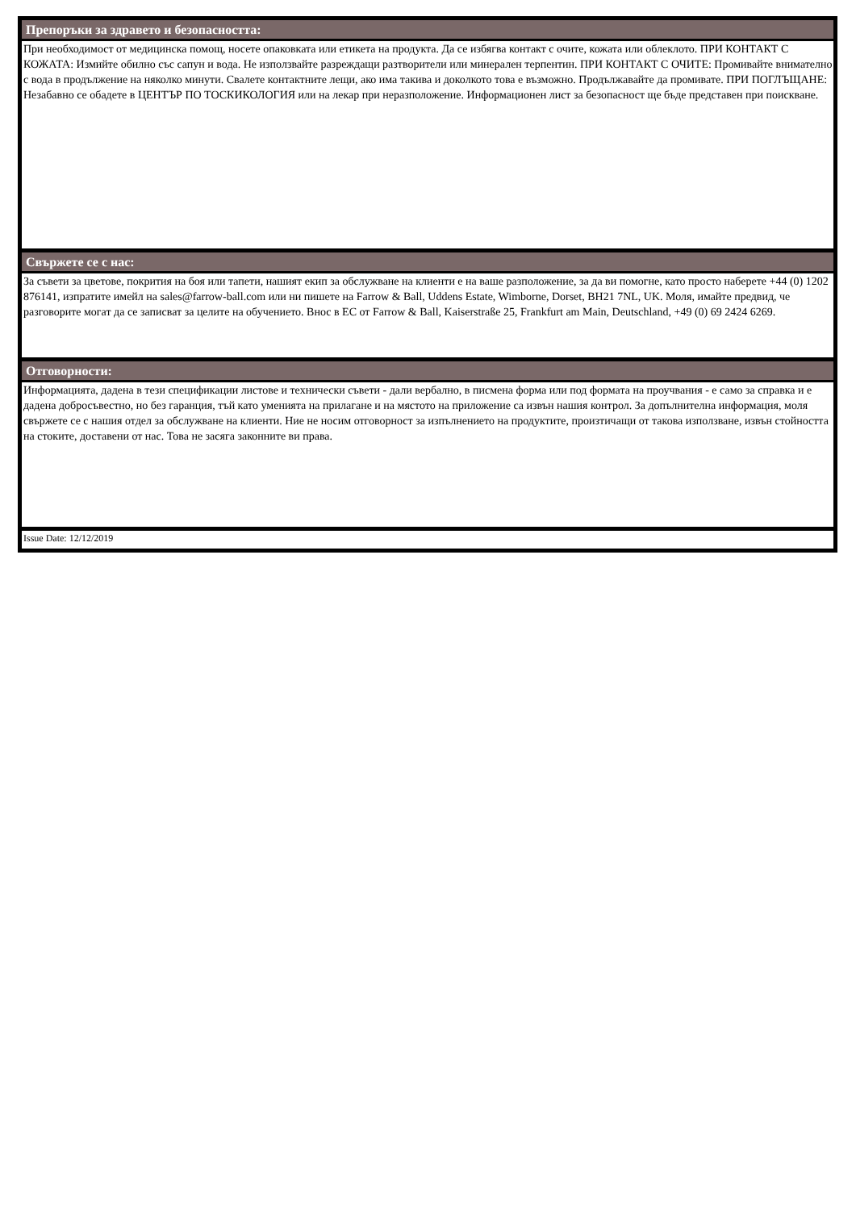Препоръки за здравето и безопасността:
При необходимост от медицинска помощ, носете опаковката или етикета на продукта. Да се избягва контакт с очите, кожата или облеклото. ПРИ КОНТАКТ С КОЖАТА: Измийте обилно със сапун и вода. Не използвайте разреждащи разтворители или минерален терпентин. ПРИ КОНТАКТ С ОЧИТЕ: Промивайте внимателно с вода в продължение на няколко минути. Свалете контактните лещи, ако има такива и доколкото това е възможно. Продължавайте да промивате. ПРИ ПОГЛЪЩАНЕ: Незабавно се обадете в ЦЕНТЪР ПО ТОСКИКОЛОГИЯ или на лекар при неразположение. Информационен лист за безопасност ще бъде представен при поискване.
Свържете се с нас:
За съвети за цветове, покрития на боя или тапети, нашият екип за обслужване на клиенти е на ваше разположение, за да ви помогне, като просто наберете +44 (0) 1202 876141, изпратите имейл на sales@farrow-ball.com или ни пишете на Farrow & Ball, Uddens Estate, Wimborne, Dorset, BH21 7NL, UK. Моля, имайте предвид, че разговорите могат да се записват за целите на обучението. Внос в ЕС от Farrow & Ball, Kaiserstraße 25, Frankfurt am Main, Deutschland, +49 (0) 69 2424 6269.
Отговорности:
Информацията, дадена в тези спецификации листове и технически съвети - дали вербално, в писмена форма или под формата на проучвания - е само за справка и е дадена добросъвестно, но без гаранция, тъй като уменията на прилагане и на мястото на приложение са извън нашия контрол. За допълнителна информация, моля свържете се с нашия отдел за обслужване на клиенти. Ние не носим отговорност за изпълнението на продуктите, произтичащи от такова използване, извън стойността на стоките, доставени от нас. Това не засяга законните ви права.
Issue Date: 12/12/2019